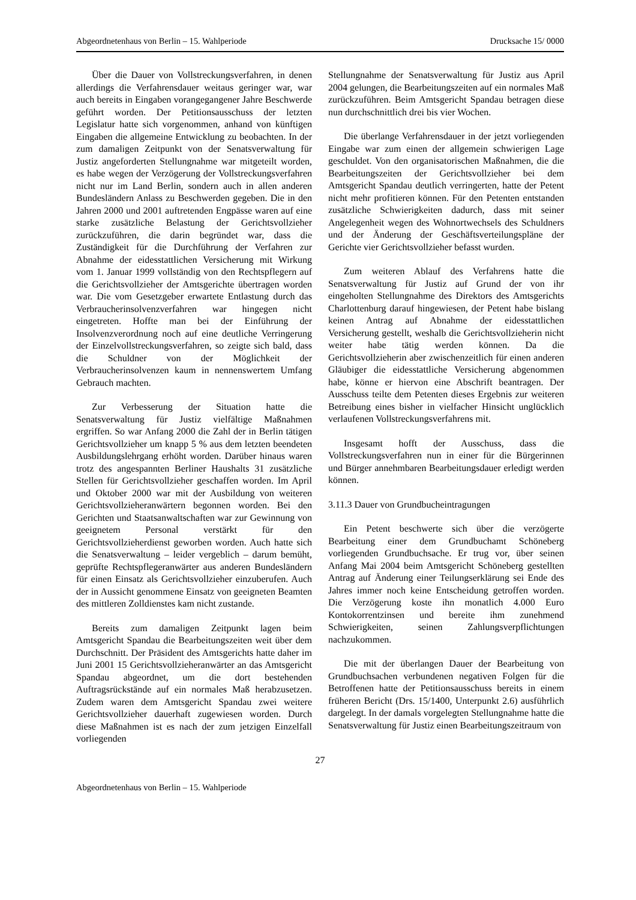Abgeordnetenhaus von Berlin – 15. Wahlperiode Drucksache 15/ 0000
Über die Dauer von Vollstreckungsverfahren, in denen allerdings die Verfahrensdauer weitaus geringer war, war auch bereits in Eingaben vorangegangener Jahre Beschwerde geführt worden. Der Petitionsausschuss der letzten Legislatur hatte sich vorgenommen, anhand von künftigen Eingaben die allgemeine Entwicklung zu beobachten. In der zum damaligen Zeitpunkt von der Senatsverwaltung für Justiz angeforderten Stellungnahme war mitgeteilt worden, es habe wegen der Verzögerung der Vollstreckungsverfahren nicht nur im Land Berlin, sondern auch in allen anderen Bundesländern Anlass zu Beschwerden gegeben. Die in den Jahren 2000 und 2001 auftretenden Engpässe waren auf eine starke zusätzliche Belastung der Gerichtsvollzieher zurückzuführen, die darin begründet war, dass die Zuständigkeit für die Durchführung der Verfahren zur Abnahme der eidesstattlichen Versicherung mit Wirkung vom 1. Januar 1999 vollständig von den Rechtspflegern auf die Gerichtsvollzieher der Amtsgerichte übertragen worden war. Die vom Gesetzgeber erwartete Entlastung durch das Verbraucherinsolvenzverfahren war hingegen nicht eingetreten. Hoffte man bei der Einführung der Insolvenzverordnung noch auf eine deutliche Verringerung der Einzelvollstreckungsverfahren, so zeigte sich bald, dass die Schuldner von der Möglichkeit der Verbraucherinsolvenzen kaum in nennenswertem Umfang Gebrauch machten.
Zur Verbesserung der Situation hatte die Senatsverwaltung für Justiz vielfältige Maßnahmen ergriffen. So war Anfang 2000 die Zahl der in Berlin tätigen Gerichtsvollzieher um knapp 5 % aus dem letzten beendeten Ausbildungslehrgang erhöht worden. Darüber hinaus waren trotz des angespannten Berliner Haushalts 31 zusätzliche Stellen für Gerichtsvollzieher geschaffen worden. Im April und Oktober 2000 war mit der Ausbildung von weiteren Gerichtsvollzieheranwärtern begonnen worden. Bei den Gerichten und Staatsanwaltschaften war zur Gewinnung von geeignetem Personal verstärkt für den Gerichtsvollzieherdienst geworben worden. Auch hatte sich die Senatsverwaltung – leider vergeblich – darum bemüht, geprüfte Rechtspflegeranwärter aus anderen Bundesländern für einen Einsatz als Gerichtsvollzieher einzuberufen. Auch der in Aussicht genommene Einsatz von geeigneten Beamten des mittleren Zolldienstes kam nicht zustande.
Bereits zum damaligen Zeitpunkt lagen beim Amtsgericht Spandau die Bearbeitungszeiten weit über dem Durchschnitt. Der Präsident des Amtsgerichts hatte daher im Juni 2001 15 Gerichtsvollzieheranwärter an das Amtsgericht Spandau abgeordnet, um die dort bestehenden Auftragsrückstände auf ein normales Maß herabzusetzen. Zudem waren dem Amtsgericht Spandau zwei weitere Gerichtsvollzieher dauerhaft zugewiesen worden. Durch diese Maßnahmen ist es nach der zum jetzigen Einzelfall vorliegenden
Stellungnahme der Senatsverwaltung für Justiz aus April 2004 gelungen, die Bearbeitungszeiten auf ein normales Maß zurückzuführen. Beim Amtsgericht Spandau betragen diese nun durchschnittlich drei bis vier Wochen.
Die überlange Verfahrensdauer in der jetzt vorliegenden Eingabe war zum einen der allgemein schwierigen Lage geschuldet. Von den organisatorischen Maßnahmen, die die Bearbeitungszeiten der Gerichtsvollzieher bei dem Amtsgericht Spandau deutlich verringerten, hatte der Petent nicht mehr profitieren können. Für den Petenten entstanden zusätzliche Schwierigkeiten dadurch, dass mit seiner Angelegenheit wegen des Wohnortwechsels des Schuldners und der Änderung der Geschäftsverteilungspläne der Gerichte vier Gerichtsvollzieher befasst wurden.
Zum weiteren Ablauf des Verfahrens hatte die Senatsverwaltung für Justiz auf Grund der von ihr eingeholten Stellungnahme des Direktors des Amtsgerichts Charlottenburg darauf hingewiesen, der Petent habe bislang keinen Antrag auf Abnahme der eidesstattlichen Versicherung gestellt, weshalb die Gerichtsvollzieherin nicht weiter habe tätig werden können. Da die Gerichtsvollzieherin aber zwischenzeitlich für einen anderen Gläubiger die eidesstattliche Versicherung abgenommen habe, könne er hiervon eine Abschrift beantragen. Der Ausschuss teilte dem Petenten dieses Ergebnis zur weiteren Betreibung eines bisher in vielfacher Hinsicht unglücklich verlaufenen Vollstreckungsverfahrens mit.
Insgesamt hofft der Ausschuss, dass die Vollstreckungsverfahren nun in einer für die Bürgerinnen und Bürger annehmbaren Bearbeitungsdauer erledigt werden können.
3.11.3 Dauer von Grundbucheintragungen
Ein Petent beschwerte sich über die verzögerte Bearbeitung einer dem Grundbuchamt Schöneberg vorliegenden Grundbuchsache. Er trug vor, über seinen Anfang Mai 2004 beim Amtsgericht Schöneberg gestellten Antrag auf Änderung einer Teilungserklärung sei Ende des Jahres immer noch keine Entscheidung getroffen worden. Die Verzögerung koste ihn monatlich 4.000 Euro Kontokorrentzinsen und bereite ihm zunehmend Schwierigkeiten, seinen Zahlungsverpflichtungen nachzukommen.
Die mit der überlangen Dauer der Bearbeitung von Grundbuchsachen verbundenen negativen Folgen für die Betroffenen hatte der Petitionsausschuss bereits in einem früheren Bericht (Drs. 15/1400, Unterpunkt 2.6) ausführlich dargelegt. In der damals vorgelegten Stellungnahme hatte die Senatsverwaltung für Justiz einen Bearbeitungszeitraum von
27
Abgeordnetenhaus von Berlin – 15. Wahlperiode